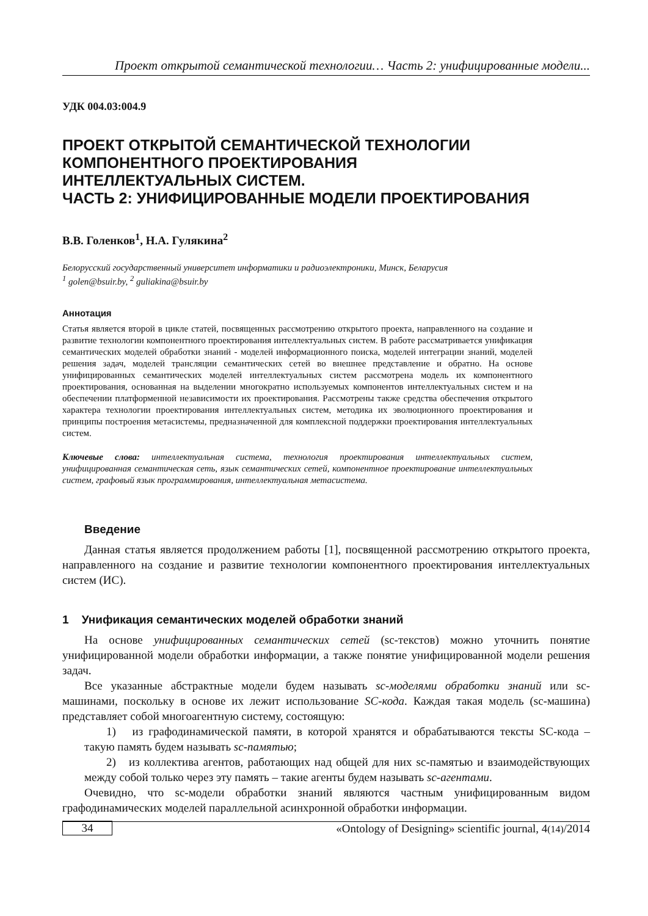Проект открытой семантической технологии… Часть 2: унифицированные модели...
УДК 004.03:004.9
ПРОЕКТ ОТКРЫТОЙ СЕМАНТИЧЕСКОЙ ТЕХНОЛОГИИ
КОМПОНЕНТНОГО ПРОЕКТИРОВАНИЯ
ИНТЕЛЛЕКТУАЛЬНЫХ СИСТЕМ.
ЧАСТЬ 2: УНИФИЦИРОВАННЫЕ МОДЕЛИ ПРОЕКТИРОВАНИЯ
В.В. Голенков<sup>1</sup>, Н.А. Гулякина<sup>2</sup>
Белорусский государственный университет информатики и радиоэлектроники, Минск, Беларусия
<sup>1</sup> golen@bsuir.by, <sup>2</sup> guliakina@bsuir.by
Аннотация
Статья является второй в цикле статей, посвященных рассмотрению открытого проекта, направленного на создание и развитие технологии компонентного проектирования интеллектуальных систем. В работе рассматривается унификация семантических моделей обработки знаний - моделей информационного поиска, моделей интеграции знаний, моделей решения задач, моделей трансляции семантических сетей во внешнее представление и обратно. На основе унифицированных семантических моделей интеллектуальных систем рассмотрена модель их компонентного проектирования, основанная на выделении многократно используемых компонентов интеллектуальных систем и на обеспечении платформенной независимости их проектирования. Рассмотрены также средства обеспечения открытого характера технологии проектирования интеллектуальных систем, методика их эволюционного проектирования и принципы построения метасистемы, предназначенной для комплексной поддержки проектирования интеллектуальных систем.
Ключевые слова: интеллектуальная система, технология проектирования интеллектуальных систем, унифицированная семантическая сеть, язык семантических сетей, компонентное проектирование интеллектуальных систем, графовый язык программирования, интеллектуальная метасистема.
Введение
Данная статья является продолжением работы [1], посвященной рассмотрению открытого проекта, направленного на создание и развитие технологии компонентного проектирования интеллектуальных систем (ИС).
1 Унификация семантических моделей обработки знаний
На основе унифицированных семантических сетей (sc-текстов) можно уточнить понятие унифицированной модели обработки информации, а также понятие унифицированной модели решения задач.
Все указанные абстрактные модели будем называть sc-моделями обработки знаний или sc-машинами, поскольку в основе их лежит использование SC-кода. Каждая такая модель (sc-машина) представляет собой многоагентную систему, состоящую:
1) из графодинамической памяти, в которой хранятся и обрабатываются тексты SC-кода – такую память будем называть sc-памятью;
2) из коллектива агентов, работающих над общей для них sc-памятью и взаимодействующих между собой только через эту память – такие агенты будем называть sc-агентами.
Очевидно, что sc-модели обработки знаний являются частным унифицированным видом графодинамических моделей параллельной асинхронной обработки информации.
34
«Ontology of Designing» scientific journal, 4(14)/2014